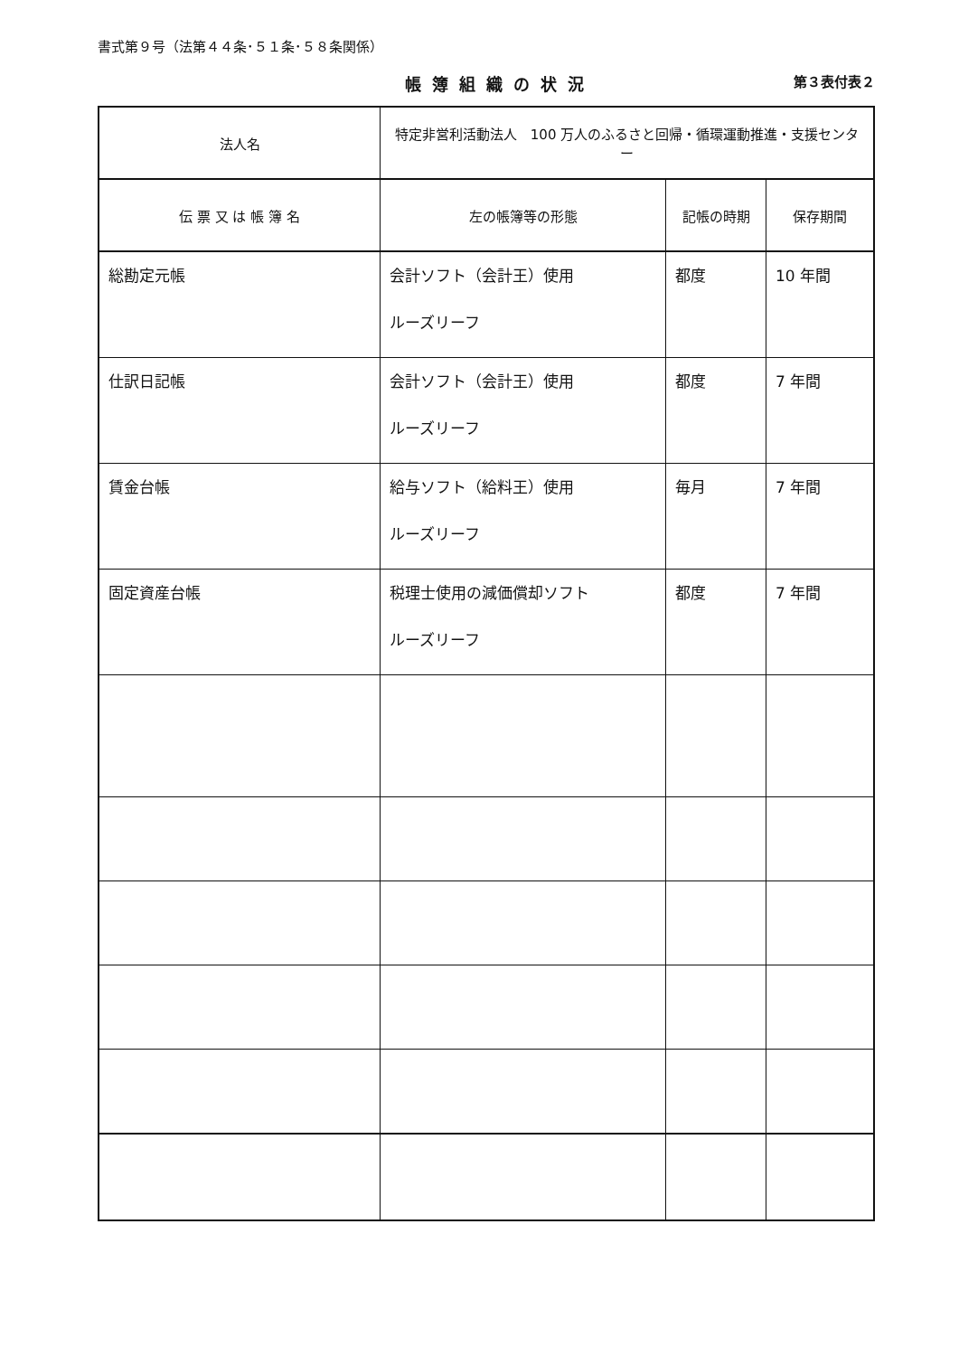書式第９号（法第４４条･５１条･５８条関係）
帳簿組織の状況 第３表付表２
| 法人名 | 特定非営利活動法人 100 万人のふるさと回帰・循環運動推進・支援センター | | |
| 伝 票 又 は 帳 簿 名 | 左の帳簿等の形態 | 記帳の時期 | 保存期間 |
| 総勘定元帳 | 会計ソフト（会計王）使用 ルーズリーフ | 都度 | 10 年間 |
| 仕訳日記帳 | 会計ソフト（会計王）使用 ルーズリーフ | 都度 | 7 年間 |
| 賃金台帳 | 給与ソフト（給料王）使用 ルーズリーフ | 毎月 | 7 年間 |
| 固定資産台帳 | 税理士使用の減価償却ソフト ルーズリーフ | 都度 | 7 年間 |